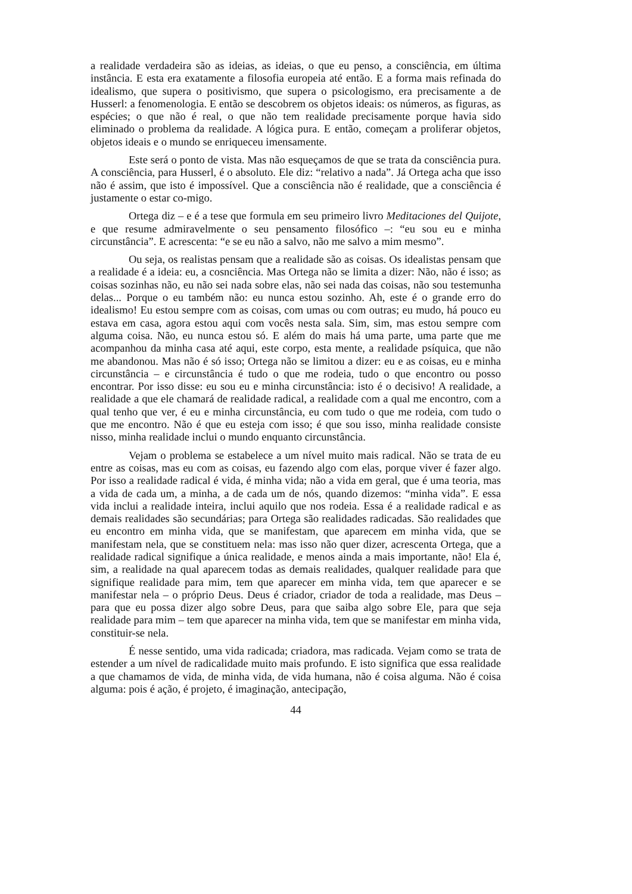a realidade verdadeira são as ideias, as ideias, o que eu penso, a consciência, em última instância. E esta era exatamente a filosofia europeia até então. E a forma mais refinada do idealismo, que supera o positivismo, que supera o psicologismo, era precisamente a de Husserl: a fenomenologia. E então se descobrem os objetos ideais: os números, as figuras, as espécies; o que não é real, o que não tem realidade precisamente porque havia sido eliminado o problema da realidade. A lógica pura. E então, começam a proliferar objetos, objetos ideais e o mundo se enriqueceu imensamente.
Este será o ponto de vista. Mas não esqueçamos de que se trata da consciência pura. A consciência, para Husserl, é o absoluto. Ele diz: “relativo a nada”. Já Ortega acha que isso não é assim, que isto é impossível. Que a consciência não é realidade, que a consciência é justamente o estar co-migo.
Ortega diz – e é a tese que formula em seu primeiro livro Meditaciones del Quijote, e que resume admiravelmente o seu pensamento filosófico –: “eu sou eu e minha circunstância”. E acrescenta: “e se eu não a salvo, não me salvo a mim mesmo”.
Ou seja, os realistas pensam que a realidade são as coisas. Os idealistas pensam que a realidade é a ideia: eu, a cosnciência. Mas Ortega não se limita a dizer: Não, não é isso; as coisas sozinhas não, eu não sei nada sobre elas, não sei nada das coisas, não sou testemunha delas... Porque o eu também não: eu nunca estou sozinho. Ah, este é o grande erro do idealismo! Eu estou sempre com as coisas, com umas ou com outras; eu mudo, há pouco eu estava em casa, agora estou aqui com vocês nesta sala. Sim, sim, mas estou sempre com alguma coisa. Não, eu nunca estou só. E além do mais há uma parte, uma parte que me acompanhou da minha casa até aqui, este corpo, esta mente, a realidade psíquica, que não me abandonou. Mas não é só isso; Ortega não se limitou a dizer: eu e as coisas, eu e minha circunstância – e circunstância é tudo o que me rodeia, tudo o que encontro ou posso encontrar. Por isso disse: eu sou eu e minha circunstância: isto é o decisivo! A realidade, a realidade a que ele chamará de realidade radical, a realidade com a qual me encontro, com a qual tenho que ver, é eu e minha circunstância, eu com tudo o que me rodeia, com tudo o que me encontro. Não é que eu esteja com isso; é que sou isso, minha realidade consiste nisso, minha realidade inclui o mundo enquanto circunstância.
Vejam o problema se estabelece a um nível muito mais radical. Não se trata de eu entre as coisas, mas eu com as coisas, eu fazendo algo com elas, porque viver é fazer algo. Por isso a realidade radical é vida, é minha vida; não a vida em geral, que é uma teoria, mas a vida de cada um, a minha, a de cada um de nós, quando dizemos: “minha vida”. E essa vida inclui a realidade inteira, inclui aquilo que nos rodeia. Essa é a realidade radical e as demais realidades são secundárias; para Ortega são realidades radicadas. São realidades que eu encontro em minha vida, que se manifestam, que aparecem em minha vida, que se manifestam nela, que se constituem nela: mas isso não quer dizer, acrescenta Ortega, que a realidade radical signifique a única realidade, e menos ainda a mais importante, não! Ela é, sim, a realidade na qual aparecem todas as demais realidades, qualquer realidade para que signifique realidade para mim, tem que aparecer em minha vida, tem que aparecer e se manifestar nela – o próprio Deus. Deus é criador, criador de toda a realidade, mas Deus – para que eu possa dizer algo sobre Deus, para que saiba algo sobre Ele, para que seja realidade para mim – tem que aparecer na minha vida, tem que se manifestar em minha vida, constituir-se nela.
É nesse sentido, uma vida radicada; criadora, mas radicada. Vejam como se trata de estender a um nível de radicalidade muito mais profundo. E isto significa que essa realidade a que chamamos de vida, de minha vida, de vida humana, não é coisa alguma. Não é coisa alguma: pois é ação, é projeto, é imaginação, antecipação,
44